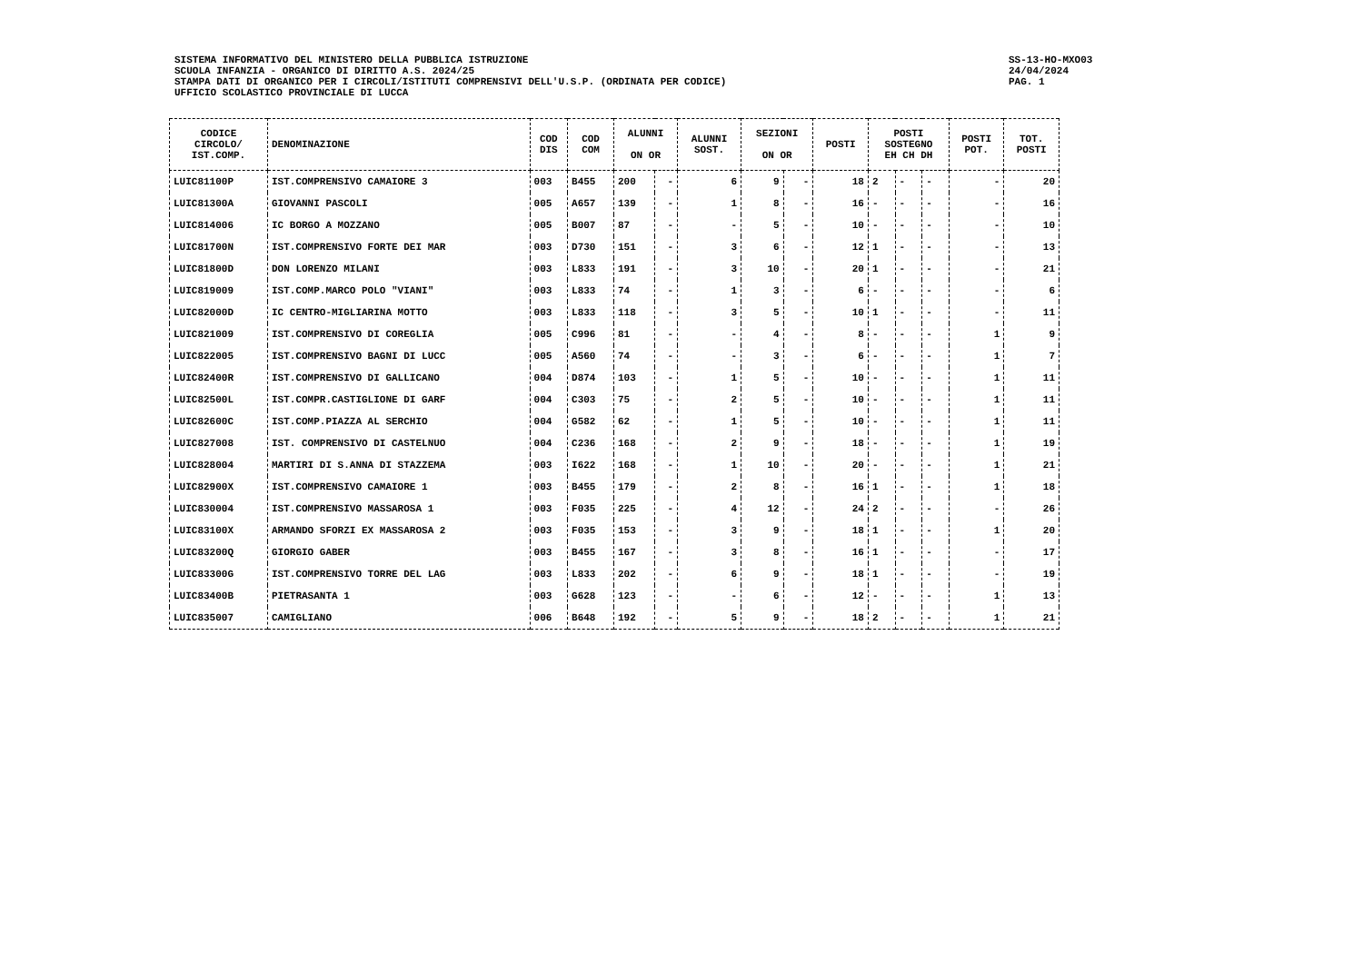SISTEMA INFORMATIVO DEL MINISTERO DELLA PUBBLICA ISTRUZIONE
SCUOLA INFANZIA - ORGANICO DI DIRITTO A.S. 2024/25
STAMPA DATI DI ORGANICO PER I CIRCOLI/ISTITUTI COMPRENSIVI DELL'U.S.P. (ORDINATA PER CODICE)
UFFICIO SCOLASTICO PROVINCIALE DI LUCCA
SS-13-HO-MXO03
24/04/2024
PAG. 1
| CODICE CIRCOLO/ IST.COMP. | DENOMINAZIONE | COD DIS | COD COM | ALUNNI ON OR | | ALUNNI SOST. | SEZIONI ON OR | | POSTI | POSTI SOSTEGNO EH CH DH | | | POSTI POT. | TOT. POSTI |
| --- | --- | --- | --- | --- | --- | --- | --- | --- | --- | --- | --- | --- | --- | --- |
| LUIC81100P | IST.COMPRENSIVO CAMAIORE 3 | 003 | B455 | 200 | - | 6 | 9 | - | 18 | 2 | - | - | - | 20 |
| LUIC81300A | GIOVANNI PASCOLI | 005 | A657 | 139 | - | 1 | 8 | - | 16 | - | - | - | - | 16 |
| LUIC814006 | IC BORGO A MOZZANO | 005 | B007 | 87 | - | - | 5 | - | 10 | - | - | - | - | 10 |
| LUIC81700N | IST.COMPRENSIVO FORTE DEI MAR | 003 | D730 | 151 | - | 3 | 6 | - | 12 | 1 | - | - | - | 13 |
| LUIC81800D | DON LORENZO MILANI | 003 | L833 | 191 | - | 3 | 10 | - | 20 | 1 | - | - | - | 21 |
| LUIC819009 | IST.COMP.MARCO POLO "VIANI" | 003 | L833 | 74 | - | 1 | 3 | - | 6 | - | - | - | - | 6 |
| LUIC82000D | IC CENTRO-MIGLIARINA MOTTO | 003 | L833 | 118 | - | 3 | 5 | - | 10 | 1 | - | - | - | 11 |
| LUIC821009 | IST.COMPRENSIVO DI COREGLIA | 005 | C996 | 81 | - | - | 4 | - | 8 | - | - | - | 1 | 9 |
| LUIC822005 | IST.COMPRENSIVO BAGNI DI LUCC | 005 | A560 | 74 | - | - | 3 | - | 6 | - | - | - | 1 | 7 |
| LUIC82400R | IST.COMPRENSIVO DI GALLICANO | 004 | D874 | 103 | - | 1 | 5 | - | 10 | - | - | - | 1 | 11 |
| LUIC82500L | IST.COMPR.CASTIGLIONE DI GARF | 004 | C303 | 75 | - | 2 | 5 | - | 10 | - | - | - | 1 | 11 |
| LUIC82600C | IST.COMP.PIAZZA AL SERCHIO | 004 | G582 | 62 | - | 1 | 5 | - | 10 | - | - | - | 1 | 11 |
| LUIC827008 | IST. COMPRENSIVO DI CASTELNUO | 004 | C236 | 168 | - | 2 | 9 | - | 18 | - | - | - | 1 | 19 |
| LUIC828004 | MARTIRI DI S.ANNA DI STAZZEMA | 003 | I622 | 168 | - | 1 | 10 | - | 20 | - | - | - | 1 | 21 |
| LUIC82900X | IST.COMPRENSIVO CAMAIORE 1 | 003 | B455 | 179 | - | 2 | 8 | - | 16 | 1 | - | - | 1 | 18 |
| LUIC830004 | IST.COMPRENSIVO MASSAROSA 1 | 003 | F035 | 225 | - | 4 | 12 | - | 24 | 2 | - | - | - | 26 |
| LUIC83100X | ARMANDO SFORZI EX MASSAROSA 2 | 003 | F035 | 153 | - | 3 | 9 | - | 18 | 1 | - | - | 1 | 20 |
| LUIC83200Q | GIORGIO GABER | 003 | B455 | 167 | - | 3 | 8 | - | 16 | 1 | - | - | - | 17 |
| LUIC83300G | IST.COMPRENSIVO TORRE DEL LAG | 003 | L833 | 202 | - | 6 | 9 | - | 18 | 1 | - | - | - | 19 |
| LUIC83400B | PIETRASANTA 1 | 003 | G628 | 123 | - | - | 6 | - | 12 | - | - | - | 1 | 13 |
| LUIC835007 | CAMIGLIANO | 006 | B648 | 192 | - | 5 | 9 | - | 18 | 2 | - | - | 1 | 21 |